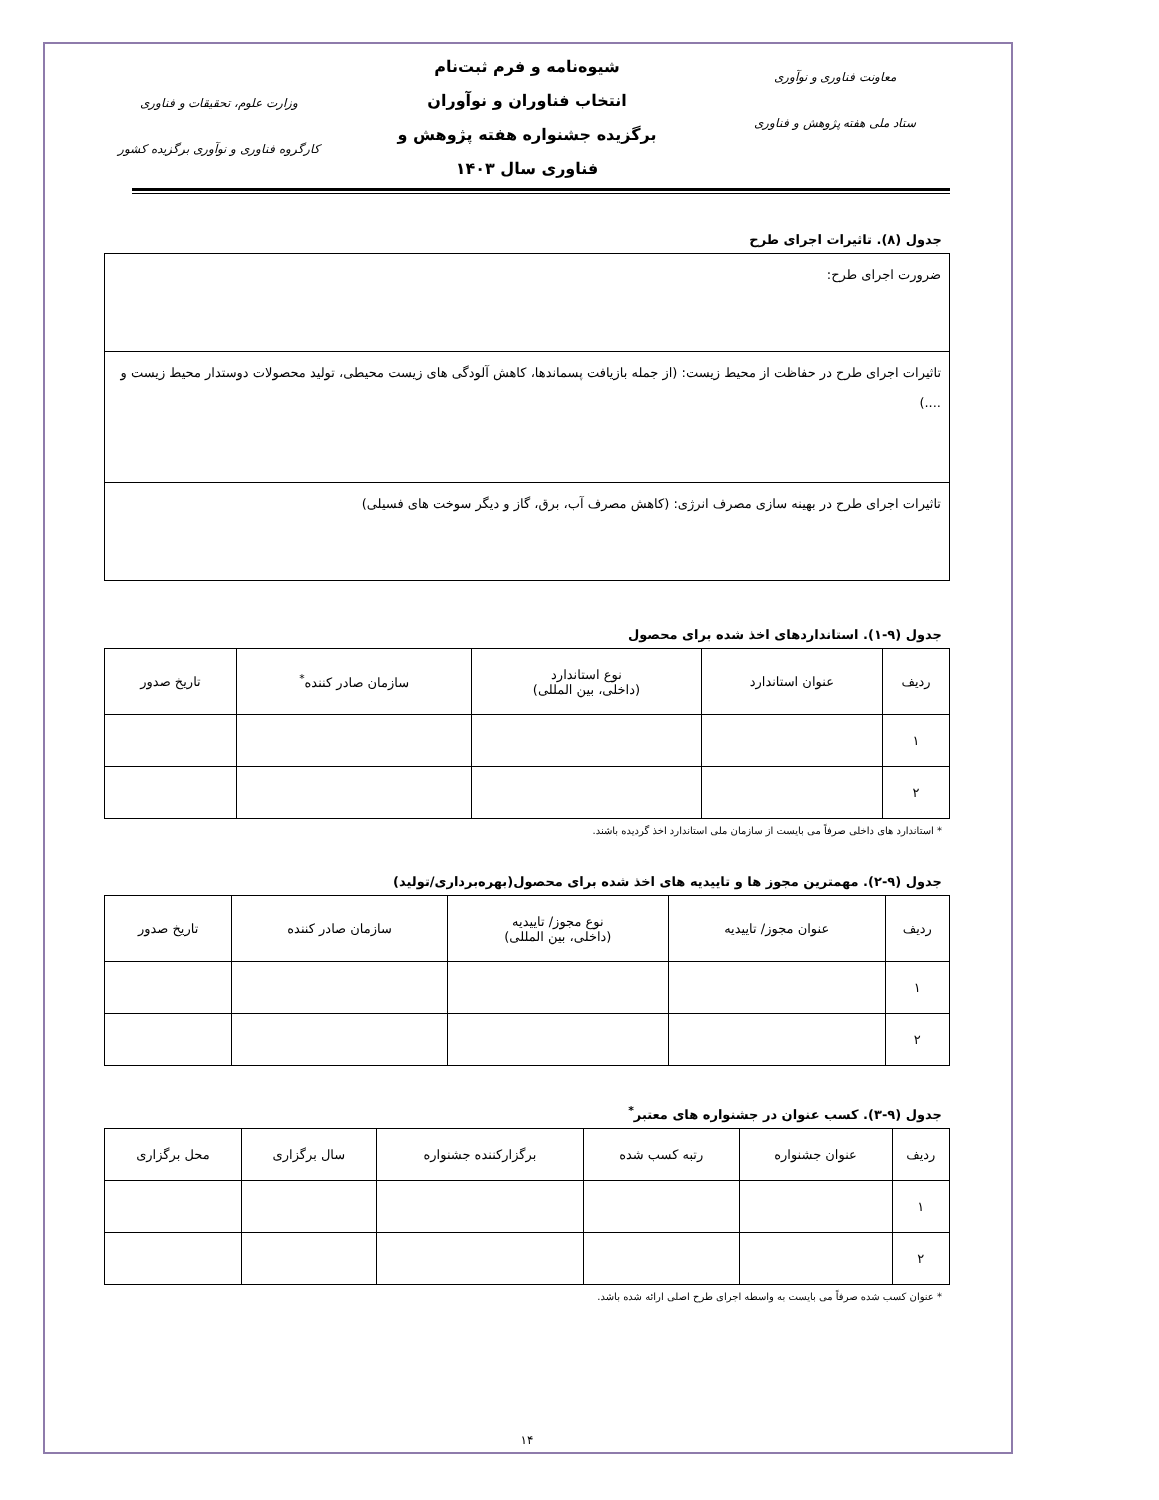معاونت فناوری و نوآوری
ستاد ملی هفته پژوهش و فناوری
شیوه‌نامه و فرم ثبت‌نام
انتخاب فناوران و نوآوران
برگزیده جشنواره هفته پژوهش و
فناوری سال ۱۴۰۳
وزارت علوم، تحقیقات و فناوری
کارگروه فناوری و نوآوری برگزیده کشور
جدول (۸). تاثیرات اجرای طرح
| ضرورت اجرای طرح: |
| تاثیرات اجرای طرح در حفاظت از محیط زیست: (از جمله بازیافت پسماندها، کاهش آلودگی های زیست محیطی، تولید محصولات دوستدار محیط زیست و ....) |
| تاثیرات اجرای طرح در بهینه سازی مصرف انرژی: (کاهش مصرف آب، برق، گاز و دیگر سوخت های فسیلی) |
جدول (۹-۱). استانداردهای اخذ شده برای محصول
| ردیف | عنوان استاندارد | نوع استاندارد (داخلی، بین المللی) | سازمان صادر کننده<sup>*</sup> | تاریخ صدور |
| --- | --- | --- | --- | --- |
| ۱ | | | | |
| ۲ | | | | |
* استاندارد های داخلی صرفاً می بایست از سازمان ملی استاندارد اخذ گردیده باشند.
جدول (۹-۲). مهمترین مجوز ها و تاییدیه های اخذ شده برای محصول(بهره‌برداری/تولید)
| ردیف | عنوان مجوز/ تاییدیه | نوع مجوز/ تاییدیه (داخلی، بین المللی) | سازمان صادر کننده | تاریخ صدور |
| --- | --- | --- | --- | --- |
| ۱ | | | | |
| ۲ | | | | |
جدول (۹-۳). کسب عنوان در جشنواره های معتبر<sup>*</sup>
| ردیف | عنوان جشنواره | رتبه کسب شده | برگزارکننده جشنواره | سال برگزاری | محل برگزاری |
| --- | --- | --- | --- | --- | --- |
| ۱ | | | | | |
| ۲ | | | | | |
* عنوان کسب شده صرفاً می بایست به واسطه اجرای طرح اصلی ارائه شده باشد.
۱۴